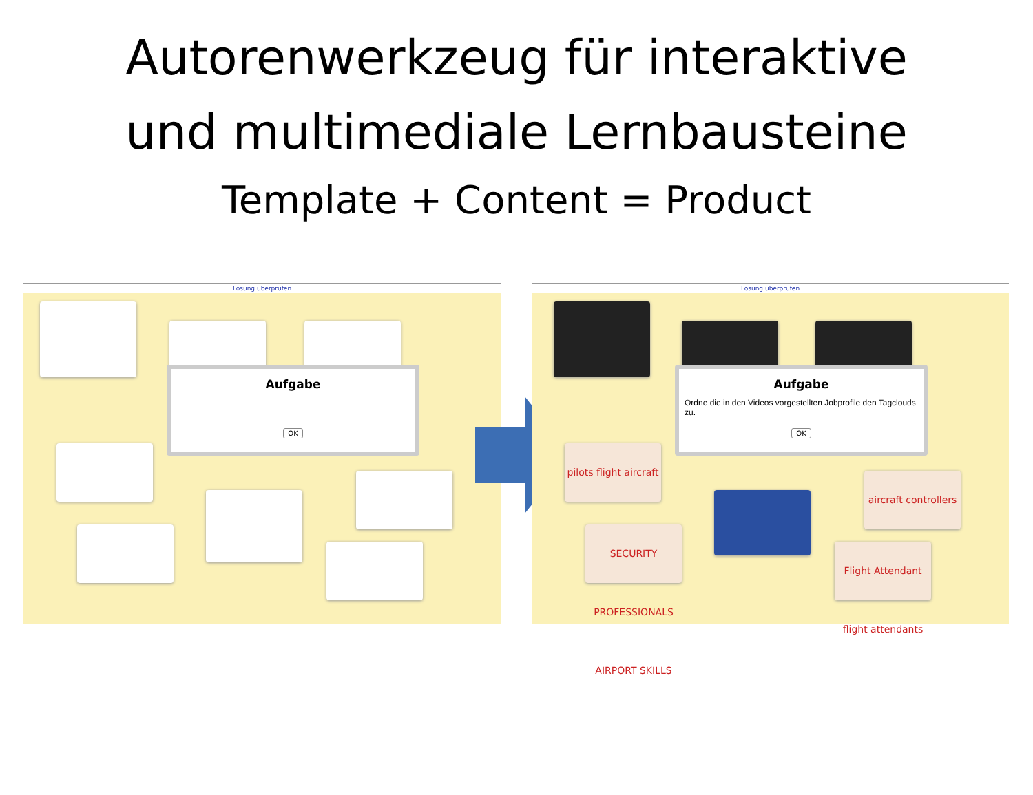Autorenwerkzeug für interaktive
und multimediale Lernbausteine
Template + Content = Product
Lösung überprüfen
Aufgabe
OK
Lösung überprüfen
pilots flight aircraft
aircraft controllers
SECURITY PROFESSIONALS AIRPORT SKILLS
Flight Attendant flight attendants
Aufgabe
Ordne die in den Videos vorgestellten Jobprofile den Tagclouds zu.
OK